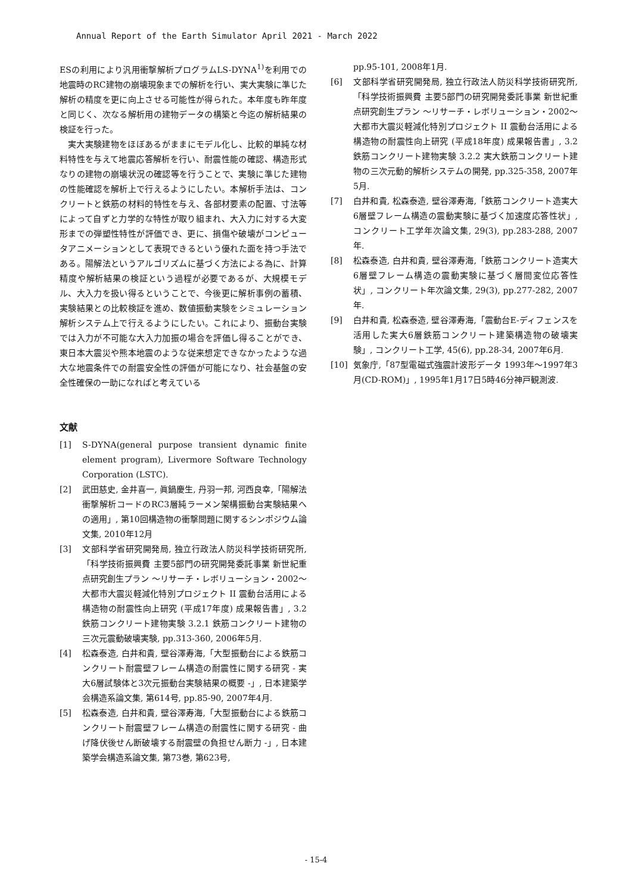Annual Report of the Earth Simulator April 2021 - March 2022
ESの利用により汎用衝撃解析プログラムLS-DYNA<sup>1)</sup>を利用での地震時のRC建物の崩壊現象までの解析を行い、実大実験に準じた解析の精度を更に向上させる可能性が得られた。本年度も昨年度と同じく、次なる解析用の建物データの構築と今迄の解析結果の検証を行った。
実大実験建物をほぼあるがままにモデル化し、比較的単純な材料特性を与えて地震応答解析を行い、耐震性能の確認、構造形式なりの建物の崩壊状況の確認等を行うことで、実験に準じた建物の性能確認を解析上で行えるようにしたい。本解析手法は、コンクリートと鉄筋の材料的特性を与え、各部材要素の配置、寸法等によって自ずと力学的な特性が取り組まれ、大入力に対する大変形までの弾塑性特性が評価でき、更に、損傷や破壊がコンピュータアニメーションとして表現できるという優れた面を持つ手法である。陽解法というアルゴリズムに基づく方法による為に、計算精度や解析結果の検証という過程が必要であるが、大規模モデル、大入力を扱い得るということで、今後更に解析事例の蓄積、実験結果との比較検証を進め、数値振動実験をシミュレーション解析システム上で行えるようにしたい。これにより、振動台実験では入力が不可能な大入力加振の場合を評価し得ることができ、東日本大震災や熊本地震のような従来想定できなかったような過大な地震条件での耐震安全性の評価が可能になり、社会基盤の安全性確保の一助になればと考えている
文献
[1] S-DYNA(general purpose transient dynamic finite element program), Livermore Software Technology Corporation (LSTC).
[2] 武田慈史, 金井喜一, 眞鍋慶生, 丹羽一邦, 河西良幸,「陽解法衝撃解析コードのRC3層純ラーメン架構振動台実験結果への適用」, 第10回構造物の衝撃問題に関するシンポジウム論文集, 2010年12月
[3] 文部科学省研究開発局, 独立行政法人防災科学技術研究所,「科学技術振興費 主要5部門の研究開発委託事業 新世紀重点研究創生プラン ～リサーチ・レボリューション・2002～ 大都市大震災軽減化特別プロジェクト II 震動台活用による構造物の耐震性向上研究 (平成17年度) 成果報告書」, 3.2 鉄筋コンクリート建物実験 3.2.1 鉄筋コンクリート建物の三次元震動破壊実験, pp.313-360, 2006年5月.
[4] 松森泰造, 白井和貴, 壁谷澤寿海,「大型振動台による鉄筋コンクリート耐震壁フレーム構造の耐震性に関する研究 - 実大6層試験体と3次元振動台実験結果の概要 -」, 日本建築学会構造系論文集, 第614号, pp.85-90, 2007年4月.
[5] 松森泰造, 白井和貴, 壁谷澤寿海,「大型振動台による鉄筋コンクリート耐震壁フレーム構造の耐震性に関する研究 - 曲げ降伏後せん断破壊する耐震壁の負担せん断力 -」, 日本建築学会構造系論文集, 第73巻, 第623号,
pp.95-101, 2008年1月.
[6] 文部科学省研究開発局, 独立行政法人防災科学技術研究所,「科学技術振興費 主要5部門の研究開発委託事業 新世紀重点研究創生プラン ～リサーチ・レボリューション・2002～ 大都市大震災軽減化特別プロジェクト II 震動台活用による構造物の耐震性向上研究 (平成18年度) 成果報告書」, 3.2 鉄筋コンクリート建物実験 3.2.2 実大鉄筋コンクリート建物の三次元動的解析システムの開発, pp.325-358, 2007年5月.
[7] 白井和貴, 松森泰造, 壁谷澤寿海,「鉄筋コンクリート造実大6層壁フレーム構造の震動実験に基づく加速度応答性状」, コンクリート工学年次論文集, 29(3), pp.283-288, 2007年.
[8] 松森泰造, 白井和貴, 壁谷澤寿海,「鉄筋コンクリート造実大6層壁フレーム構造の震動実験に基づく層間変位応答性状」, コンクリート年次論文集, 29(3), pp.277-282, 2007年.
[9] 白井和貴, 松森泰造, 壁谷澤寿海,「震動台E-ディフェンスを活用した実大6層鉄筋コンクリート建築構造物の破壊実験」, コンクリート工学, 45(6), pp.28-34, 2007年6月.
[10] 気象庁,「87型電磁式強震計波形データ 1993年～1997年3月(CD-ROM)」, 1995年1月17日5時46分神戸観測波.
- 15-4